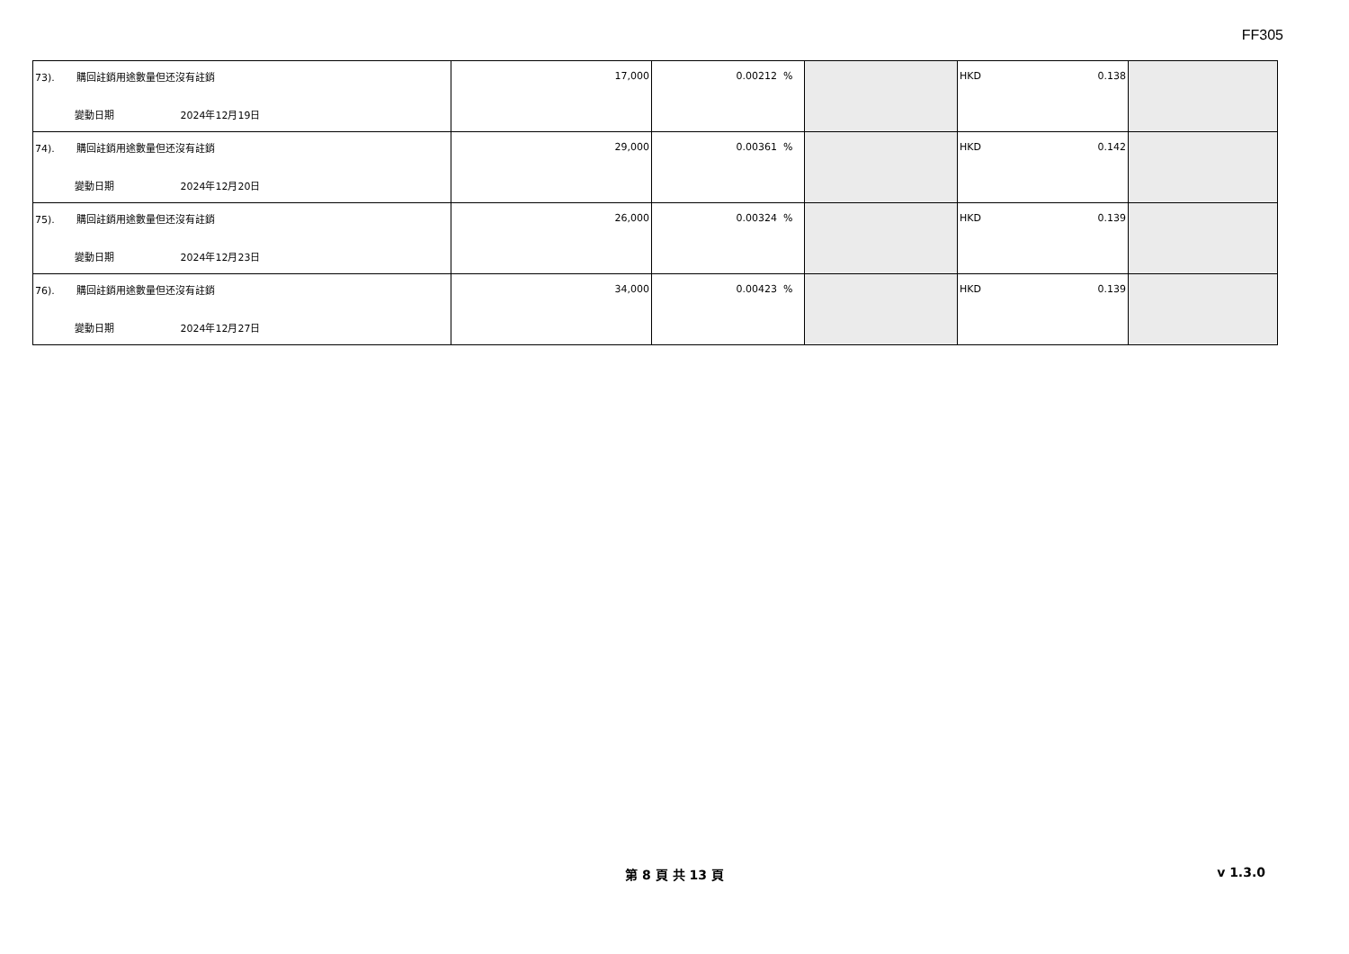FF305
| 73). 購回註銷用途數量但还沒有註銷 變動日期 2024年12月19日 | 17,000 | 0.00212 % | | HKD 0.138 | |
| 74). 購回註銷用途數量但还沒有註銷 變動日期 2024年12月20日 | 29,000 | 0.00361 % | | HKD 0.142 | |
| 75). 購回註銷用途數量但还沒有註銷 變動日期 2024年12月23日 | 26,000 | 0.00324 % | | HKD 0.139 | |
| 76). 購回註銷用途數量但还沒有註銷 變動日期 2024年12月27日 | 34,000 | 0.00423 % | | HKD 0.139 | |
第 8 頁 共 13 頁
v 1.3.0